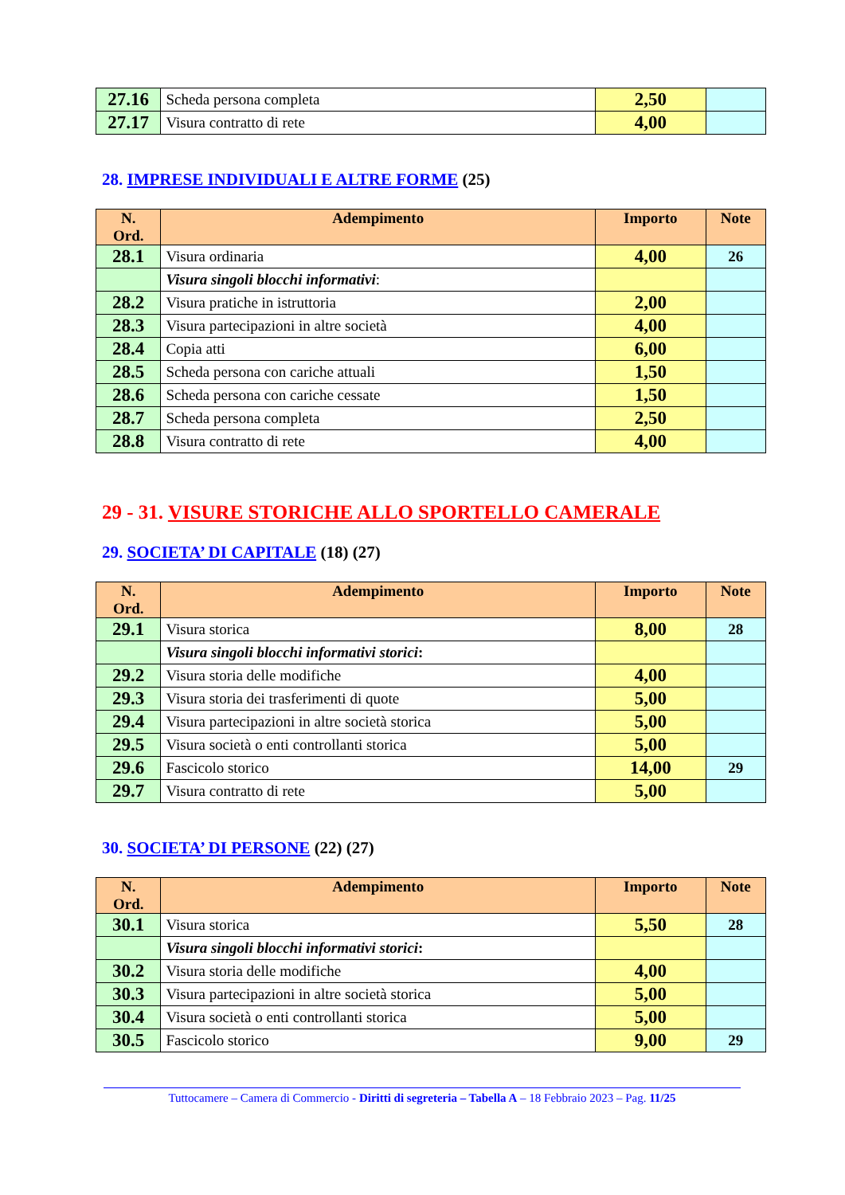| 27.16 | Scheda persona completa | 2,50 | |
| 27.17 | Visura contratto di rete | 4,00 | |
28. IMPRESE INDIVIDUALI E ALTRE FORME (25)
| N. Ord. | Adempimento | Importo | Note |
| --- | --- | --- | --- |
| 28.1 | Visura ordinaria | 4,00 | 26 |
| | Visura singoli blocchi informativi : | | |
| 28.2 | Visura pratiche in istruttoria | 2,00 | |
| 28.3 | Visura partecipazioni in altre società | 4,00 | |
| 28.4 | Copia atti | 6,00 | |
| 28.5 | Scheda persona con cariche attuali | 1,50 | |
| 28.6 | Scheda persona con cariche cessate | 1,50 | |
| 28.7 | Scheda persona completa | 2,50 | |
| 28.8 | Visura contratto di rete | 4,00 | |
29 - 31. VISURE STORICHE ALLO SPORTELLO CAMERALE
29. SOCIETA’ DI CAPITALE (18) (27)
| N. Ord. | Adempimento | Importo | Note |
| --- | --- | --- | --- |
| 29.1 | Visura storica | 8,00 | 28 |
| | Visura singoli blocchi informativi storici : | | |
| 29.2 | Visura storia delle modifiche | 4,00 | |
| 29.3 | Visura storia dei trasferimenti di quote | 5,00 | |
| 29.4 | Visura partecipazioni in altre società storica | 5,00 | |
| 29.5 | Visura società o enti controllanti storica | 5,00 | |
| 29.6 | Fascicolo storico | 14,00 | 29 |
| 29.7 | Visura contratto di rete | 5,00 | |
30. SOCIETA’ DI PERSONE (22) (27)
| N. Ord. | Adempimento | Importo | Note |
| --- | --- | --- | --- |
| 30.1 | Visura storica | 5,50 | 28 |
| | Visura singoli blocchi informativi storici : | | |
| 30.2 | Visura storia delle modifiche | 4,00 | |
| 30.3 | Visura partecipazioni in altre società storica | 5,00 | |
| 30.4 | Visura società o enti controllanti storica | 5,00 | |
| 30.5 | Fascicolo storico | 9,00 | 29 |
Tuttocamere – Camera di Commercio - Diritti di segreteria – Tabella A – 18 Febbraio 2023 – Pag. 11/25